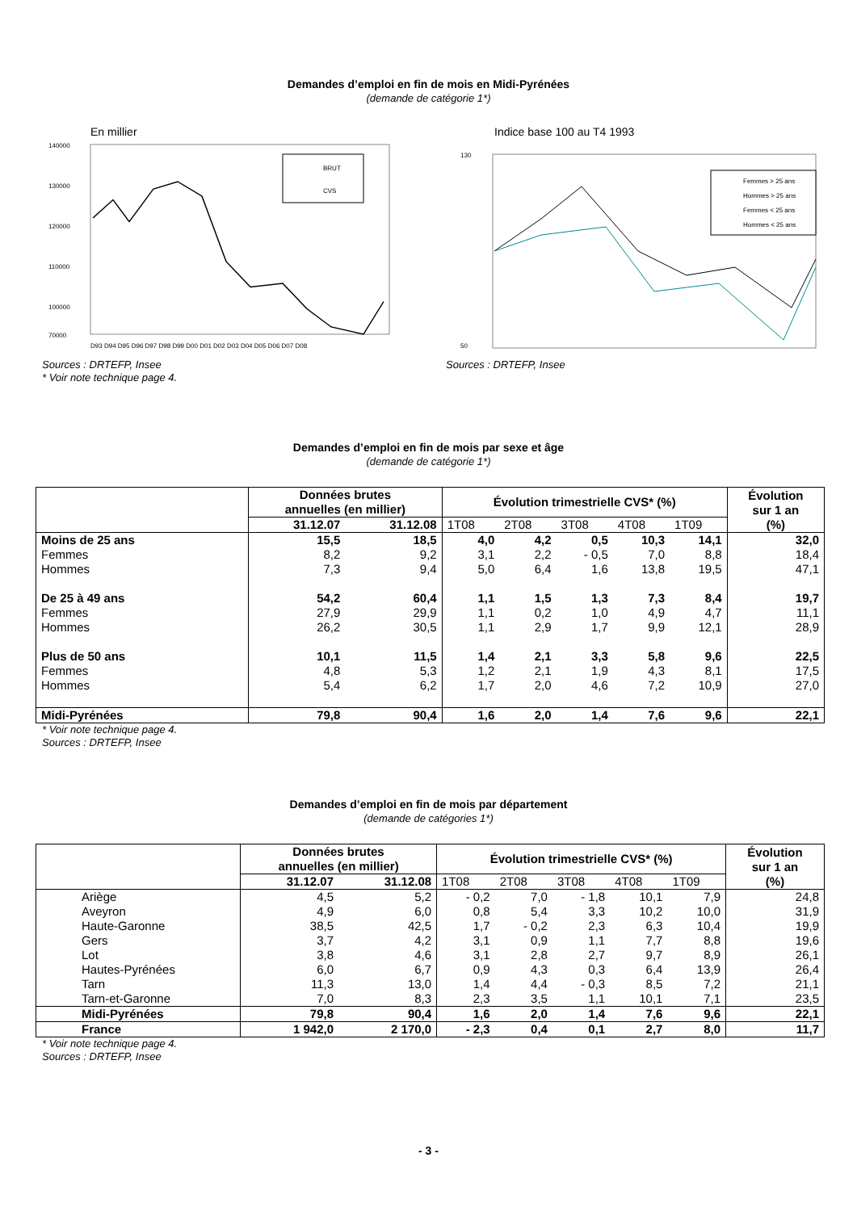Demandes d’emploi en fin de mois en Midi-Pyrénées
(demande de catégorie 1*)
En millier
140000
130000
120000
110000
100000
70000
BRUT
CVS
D93 D94 D95 D96 D97 D98 D99 D00 D01 D02 D03 D04 D05 D06 D07 D08
Indice base 100 au T4 1993
Femmes > 25 ans
Hommes > 25 ans
Femmes < 25 ans
Hommes < 25 ans
50
130
Sources : DRTEFP, Insee
* Voir note technique page 4.
Sources : DRTEFP, Insee
Demandes d’emploi en fin de mois par sexe et âge
(demande de catégorie 1*)
| | Données brutes annuelles (en millier) | | Évolution trimestrielle CVS* (%) | | | | | Évolution sur 1 an (%) |
| --- | --- | --- | --- | --- | --- | --- | --- | --- |
| | 31.12.07 | 31.12.08 | 1T08 | 2T08 | 3T08 | 4T08 | 1T09 | |
| Moins de 25 ans | 15,5 | 18,5 | 4,0 | 4,2 | 0,5 | 10,3 | 14,1 | 32,0 |
| Femmes | 8,2 | 9,2 | 3,1 | 2,2 | - 0,5 | 7,0 | 8,8 | 18,4 |
| Hommes | 7,3 | 9,4 | 5,0 | 6,4 | 1,6 | 13,8 | 19,5 | 47,1 |
| De 25 à 49 ans | 54,2 | 60,4 | 1,1 | 1,5 | 1,3 | 7,3 | 8,4 | 19,7 |
| Femmes | 27,9 | 29,9 | 1,1 | 0,2 | 1,0 | 4,9 | 4,7 | 11,1 |
| Hommes | 26,2 | 30,5 | 1,1 | 2,9 | 1,7 | 9,9 | 12,1 | 28,9 |
| Plus de 50 ans | 10,1 | 11,5 | 1,4 | 2,1 | 3,3 | 5,8 | 9,6 | 22,5 |
| Femmes | 4,8 | 5,3 | 1,2 | 2,1 | 1,9 | 4,3 | 8,1 | 17,5 |
| Hommes | 5,4 | 6,2 | 1,7 | 2,0 | 4,6 | 7,2 | 10,9 | 27,0 |
| Midi-Pyrénées | 79,8 | 90,4 | 1,6 | 2,0 | 1,4 | 7,6 | 9,6 | 22,1 |
* Voir note technique page 4.
Sources : DRTEFP, Insee
Demandes d’emploi en fin de mois par département
(demande de catégories 1*)
| | Données brutes annuelles (en millier) | | Évolution trimestrielle CVS* (%) | | | | | Évolution sur 1 an (%) |
| --- | --- | --- | --- | --- | --- | --- | --- | --- |
| | 31.12.07 | 31.12.08 | 1T08 | 2T08 | 3T08 | 4T08 | 1T09 | |
| Ariège | 4,5 | 5,2 | - 0,2 | 7,0 | - 1,8 | 10,1 | 7,9 | 24,8 |
| Aveyron | 4,9 | 6,0 | 0,8 | 5,4 | 3,3 | 10,2 | 10,0 | 31,9 |
| Haute-Garonne | 38,5 | 42,5 | 1,7 | - 0,2 | 2,3 | 6,3 | 10,4 | 19,9 |
| Gers | 3,7 | 4,2 | 3,1 | 0,9 | 1,1 | 7,7 | 8,8 | 19,6 |
| Lot | 3,8 | 4,6 | 3,1 | 2,8 | 2,7 | 9,7 | 8,9 | 26,1 |
| Hautes-Pyrénées | 6,0 | 6,7 | 0,9 | 4,3 | 0,3 | 6,4 | 13,9 | 26,4 |
| Tarn | 11,3 | 13,0 | 1,4 | 4,4 | - 0,3 | 8,5 | 7,2 | 21,1 |
| Tarn-et-Garonne | 7,0 | 8,3 | 2,3 | 3,5 | 1,1 | 10,1 | 7,1 | 23,5 |
| Midi-Pyrénées | 79,8 | 90,4 | 1,6 | 2,0 | 1,4 | 7,6 | 9,6 | 22,1 |
| France | 1 942,0 | 2 170,0 | - 2,3 | 0,4 | 0,1 | 2,7 | 8,0 | 11,7 |
* Voir note technique page 4.
Sources : DRTEFP, Insee
- 3 -